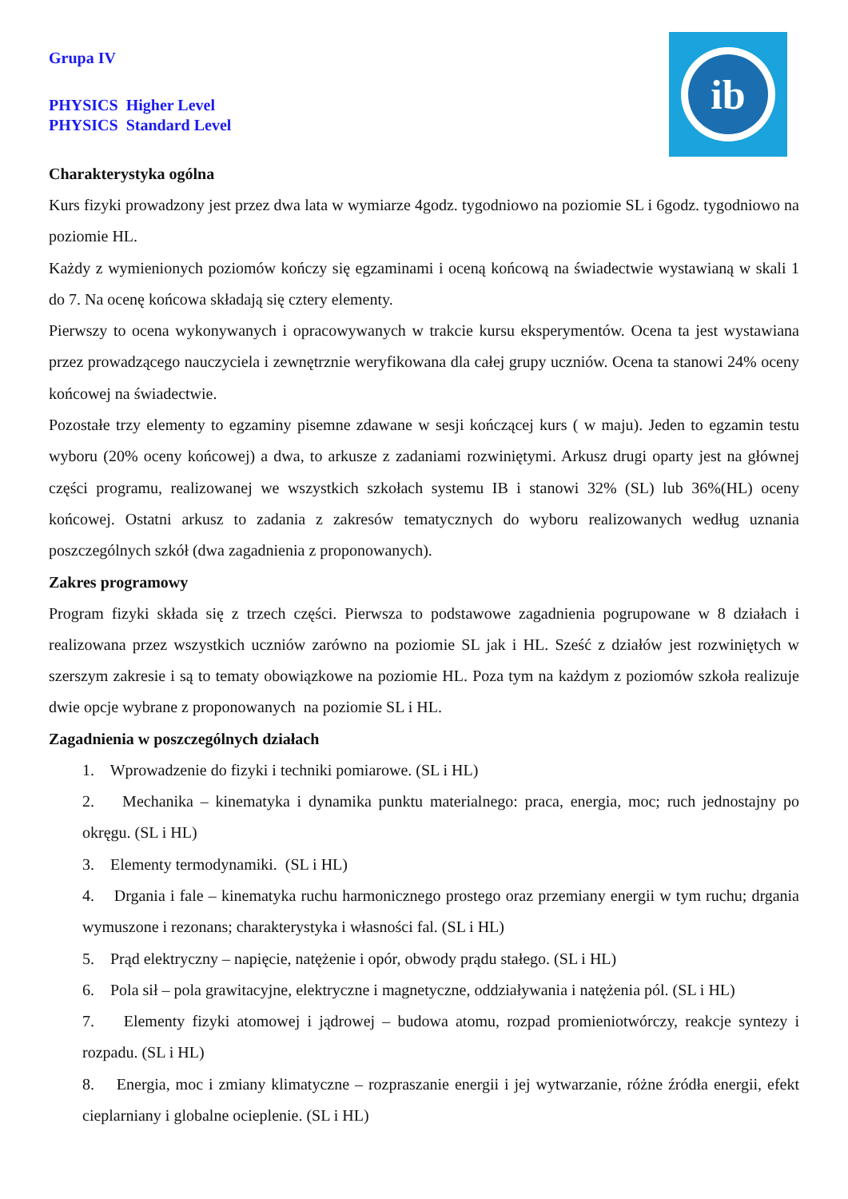Grupa IV
PHYSICS Higher Level
PHYSICS Standard Level
ib
Charakterystyka ogólna
Kurs fizyki prowadzony jest przez dwa lata w wymiarze 4godz. tygodniowo na poziomie SL i 6godz. tygodniowo na poziomie HL.
Każdy z wymienionych poziomów kończy się egzaminami i oceną końcową na świadectwie wystawianą w skali 1 do 7. Na ocenę końcowa składają się cztery elementy.
Pierwszy to ocena wykonywanych i opracowywanych w trakcie kursu eksperymentów. Ocena ta jest wystawiana przez prowadzącego nauczyciela i zewnętrznie weryfikowana dla całej grupy uczniów. Ocena ta stanowi 24% oceny końcowej na świadectwie.
Pozostałe trzy elementy to egzaminy pisemne zdawane w sesji kończącej kurs ( w maju). Jeden to egzamin testu wyboru (20% oceny końcowej) a dwa, to arkusze z zadaniami rozwiniętymi. Arkusz drugi oparty jest na głównej części programu, realizowanej we wszystkich szkołach systemu IB i stanowi 32% (SL) lub 36%(HL) oceny końcowej. Ostatni arkusz to zadania z zakresów tematycznych do wyboru realizowanych według uznania poszczególnych szkół (dwa zagadnienia z proponowanych).
Zakres programowy
Program fizyki składa się z trzech części. Pierwsza to podstawowe zagadnienia pogrupowane w 8 działach i realizowana przez wszystkich uczniów zarówno na poziomie SL jak i HL. Sześć z działów jest rozwiniętych w szerszym zakresie i są to tematy obowiązkowe na poziomie HL. Poza tym na każdym z poziomów szkoła realizuje dwie opcje wybrane z proponowanych na poziomie SL i HL.
Zagadnienia w poszczególnych działach
1. Wprowadzenie do fizyki i techniki pomiarowe. (SL i HL)
2. Mechanika – kinematyka i dynamika punktu materialnego: praca, energia, moc; ruch jednostajny po okręgu. (SL i HL)
3. Elementy termodynamiki. (SL i HL)
4. Drgania i fale – kinematyka ruchu harmonicznego prostego oraz przemiany energii w tym ruchu; drgania wymuszone i rezonans; charakterystyka i własności fal. (SL i HL)
5. Prąd elektryczny – napięcie, natężenie i opór, obwody prądu stałego. (SL i HL)
6. Pola sił – pola grawitacyjne, elektryczne i magnetyczne, oddziaływania i natężenia pól. (SL i HL)
7. Elementy fizyki atomowej i jądrowej – budowa atomu, rozpad promieniotwórczy, reakcje syntezy i rozpadu. (SL i HL)
8. Energia, moc i zmiany klimatyczne – rozpraszanie energii i jej wytwarzanie, różne źródła energii, efekt cieplarniany i globalne ocieplenie. (SL i HL)